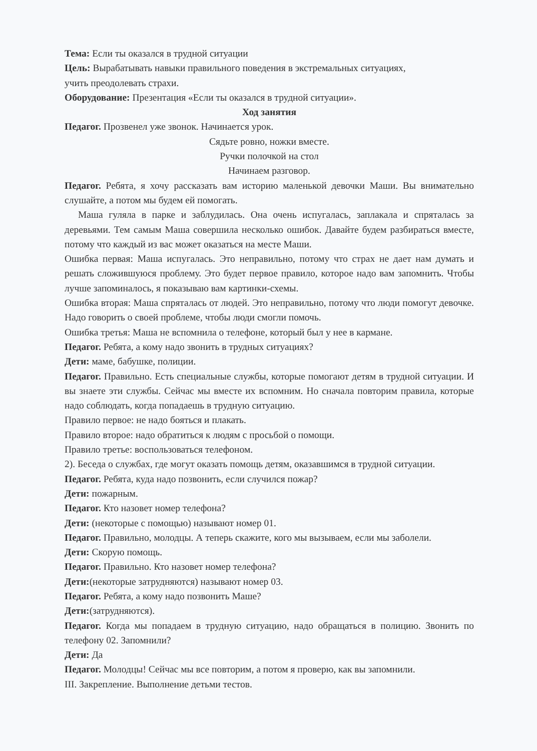Тема: Если ты оказался в трудной ситуации
Цель: Вырабатывать навыки правильного поведения в экстремальных ситуациях,
учить преодолевать страхи.
Оборудование: Презентация «Если ты оказался в трудной ситуации».
Ход занятия
Педагог. Прозвенел уже звонок. Начинается урок.
Сядьте ровно, ножки вместе.
Ручки полочкой на стол
Начинаем разговор.
Педагог. Ребята, я хочу рассказать вам историю маленькой девочки Маши. Вы внимательно слушайте, а потом мы будем ей помогать.
Маша гуляла в парке и заблудилась. Она очень испугалась, заплакала и спряталась за деревьями. Тем самым Маша совершила несколько ошибок. Давайте будем разбираться вместе, потому что каждый из вас может оказаться на месте Маши.
Ошибка первая: Маша испугалась. Это неправильно, потому что страх не дает нам думать и решать сложившуюся проблему. Это будет первое правило, которое надо вам запомнить. Чтобы лучше запоминалось, я показываю вам картинки-схемы.
Ошибка вторая: Маша спряталась от людей. Это неправильно, потому что люди помогут девочке. Надо говорить о своей проблеме, чтобы люди смогли помочь.
Ошибка третья: Маша не вспомнила о телефоне, который был у нее в кармане.
Педагог. Ребята, а кому надо звонить в трудных ситуациях?
Дети: маме, бабушке, полиции.
Педагог. Правильно. Есть специальные службы, которые помогают детям в трудной ситуации. И вы знаете эти службы. Сейчас мы вместе их вспомним. Но сначала повторим правила, которые надо соблюдать, когда попадаешь в трудную ситуацию.
Правило первое: не надо бояться и плакать.
Правило второе: надо обратиться к людям с просьбой о помощи.
Правило третье: воспользоваться телефоном.
2). Беседа о службах, где могут оказать помощь детям, оказавшимся в трудной ситуации.
Педагог. Ребята, куда надо позвонить, если случился пожар?
Дети: пожарным.
Педагог. Кто назовет номер телефона?
Дети: (некоторые с помощью) называют номер 01.
Педагог. Правильно, молодцы. А теперь скажите, кого мы вызываем, если мы заболели.
Дети: Скорую помощь.
Педагог. Правильно. Кто назовет номер телефона?
Дети:(некоторые затрудняются) называют номер 03.
Педагог. Ребята, а кому надо позвонить Маше?
Дети:(затрудняются).
Педагог. Когда мы попадаем в трудную ситуацию, надо обращаться в полицию. Звонить по телефону 02. Запомнили?
Дети: Да
Педагог. Молодцы! Сейчас мы все повторим, а потом я проверю, как вы запомнили.
III. Закрепление. Выполнение детьми тестов.